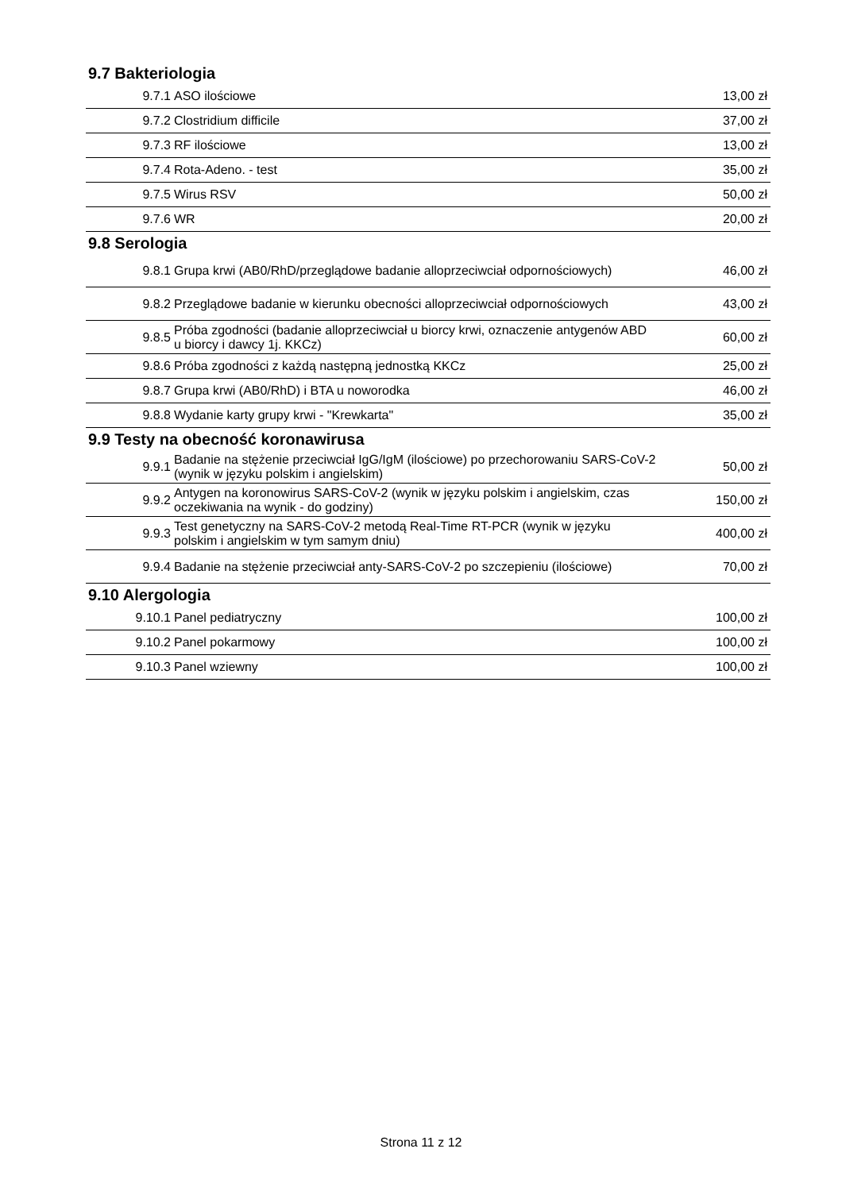9.7 Bakteriologia
| 9.7.1 | ASO ilościowe | 13,00 zł |
| 9.7.2 | Clostridium difficile | 37,00 zł |
| 9.7.3 | RF ilościowe | 13,00 zł |
| 9.7.4 | Rota-Adeno. - test | 35,00 zł |
| 9.7.5 | Wirus RSV | 50,00 zł |
| 9.7.6 | WR | 20,00 zł |
9.8 Serologia
| 9.8.1 | Grupa krwi (AB0/RhD/przeglądowe badanie alloprzeciwciał odpornościowych) | 46,00 zł |
| 9.8.2 | Przeglądowe badanie w kierunku obecności alloprzeciwciał odpornościowych | 43,00 zł |
| 9.8.5 | Próba zgodności (badanie alloprzeciwciał u biorcy krwi, oznaczenie antygenów ABD u biorcy i dawcy 1j. KKCz) | 60,00 zł |
| 9.8.6 | Próba zgodności z każdą następną jednostką KKCz | 25,00 zł |
| 9.8.7 | Grupa krwi (AB0/RhD) i BTA u noworodka | 46,00 zł |
| 9.8.8 | Wydanie karty grupy krwi - "Krewkarta" | 35,00 zł |
9.9 Testy na obecność koronawirusa
| 9.9.1 | Badanie na stężenie przeciwciał IgG/IgM (ilościowe) po przechorowaniu SARS-CoV-2 (wynik w języku polskim i angielskim) | 50,00 zł |
| 9.9.2 | Antygen na koronowirus SARS-CoV-2 (wynik w języku polskim i angielskim, czas oczekiwania na wynik - do godziny) | 150,00 zł |
| 9.9.3 | Test genetyczny na SARS-CoV-2 metodą Real-Time RT-PCR (wynik w języku polskim i angielskim w tym samym dniu) | 400,00 zł |
| 9.9.4 | Badanie na stężenie przeciwciał anty-SARS-CoV-2 po szczepieniu (ilościowe) | 70,00 zł |
9.10 Alergologia
| 9.10.1 | Panel pediatryczny | 100,00 zł |
| 9.10.2 | Panel pokarmowy | 100,00 zł |
| 9.10.3 | Panel wziewny | 100,00 zł |
Strona 11 z 12